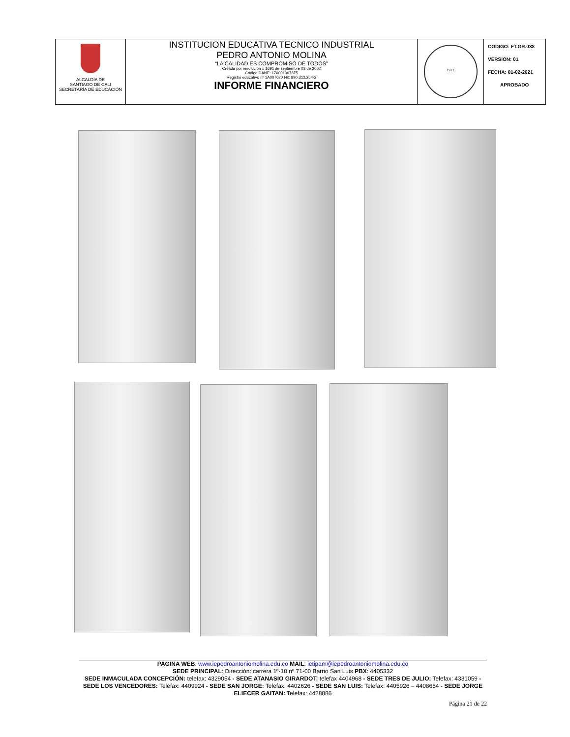| ALCALDÍA DE SANTIAGO DE CALI SECRETARÍA DE EDUCACIÓN | INSTITUCION EDUCATIVA TECNICO INDUSTRIAL PEDRO ANTONIO MOLINA “LA CALIDAD ES COMPROMISO DE TODOS” Creada por resolución # 1691 de septiembre 03 de 2002 Código DANE: 176001007875 Registro educativo nº 1A007020 Nit: 890.312.254-2 INFORME FINANCIERO | 1977 | CODIGO: FT.GR.038 VERSION: 01 FECHA: 01-02-2021 APROBADO |
PAGINA WEB: www.iepedroantoniomolina.edu.co MAIL: ietipam@iepedroantoniomolina.edu.co
SEDE PRINCIPAL: Dirección: carrera 1ª-10 nº 71-00 Barrio San Luis PBX: 4405332
SEDE INMACULADA CONCEPCIÓN: telefax: 4329054 - SEDE ATANASIO GIRARDOT: telefax 4404968 - SEDE TRES DE JULIO: Telefax: 4331059 - SEDE LOS VENCEDORES: Telefax: 4409924 - SEDE SAN JORGE: Telefax: 4402626 - SEDE SAN LUIS: Telefax: 4405926 – 4408654 - SEDE JORGE ELIECER GAITAN: Telefax: 4428886
Página 21 de 22